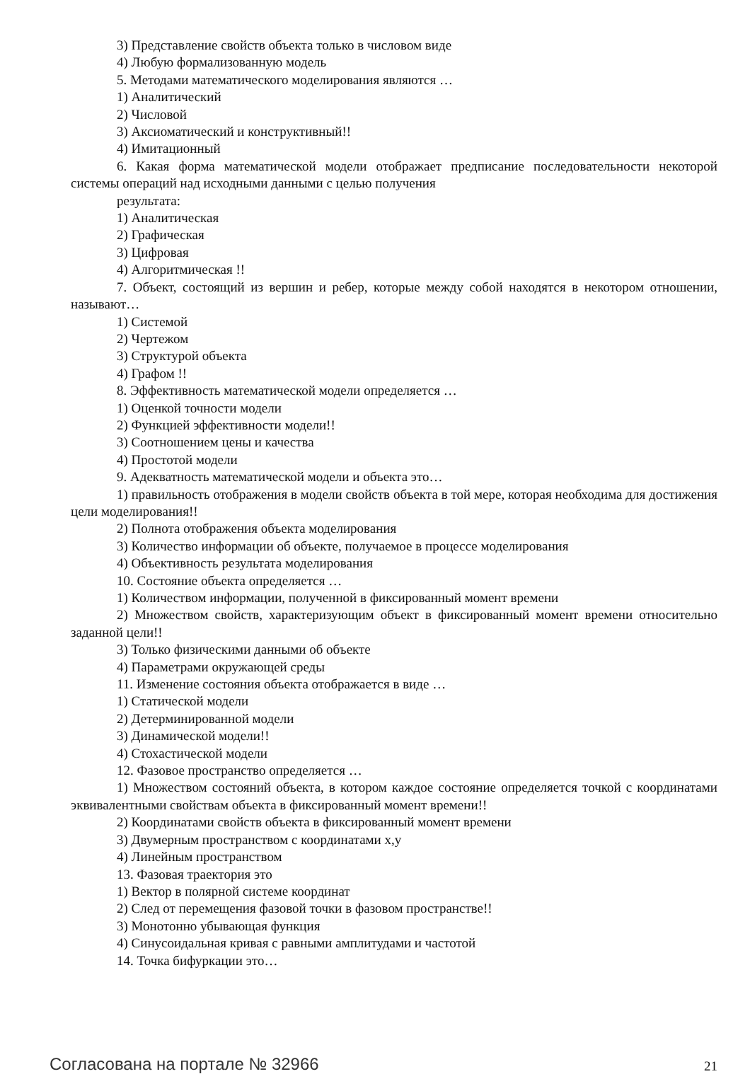3) Представление свойств объекта только в числовом виде
4) Любую формализованную модель
5. Методами математического моделирования являются …
1) Аналитический
2) Числовой
3) Аксиоматический и конструктивный!!
4) Имитационный
6. Какая форма математической модели отображает предписание последовательности некоторой системы операций над исходными данными с целью получения
результата:
1) Аналитическая
2) Графическая
3) Цифровая
4) Алгоритмическая !!
7. Объект, состоящий из вершин и ребер, которые между собой находятся в некотором отношении, называют…
1) Системой
2) Чертежом
3) Структурой объекта
4) Графом !!
8. Эффективность математической модели определяется …
1) Оценкой точности модели
2) Функцией эффективности модели!!
3) Соотношением цены и качества
4) Простотой модели
9. Адекватность математической модели и объекта это…
1) правильность отображения в модели свойств объекта в той мере, которая необходима для достижения цели моделирования!!
2) Полнота отображения объекта моделирования
3) Количество информации об объекте, получаемое в процессе моделирования
4) Объективность результата моделирования
10. Состояние объекта определяется …
1) Количеством информации, полученной в фиксированный момент времени
2) Множеством свойств, характеризующим объект в фиксированный момент времени относительно заданной цели!!
3) Только физическими данными об объекте
4) Параметрами окружающей среды
11. Изменение состояния объекта отображается в виде …
1) Статической модели
2) Детерминированной модели
3) Динамической модели!!
4) Стохастической модели
12. Фазовое пространство определяется …
1) Множеством состояний объекта, в котором каждое состояние определяется точкой с координатами эквивалентными свойствам объекта в фиксированный момент времени!!
2) Координатами свойств объекта в фиксированный момент времени
3) Двумерным пространством с координатами x,y
4) Линейным пространством
13. Фазовая траектория это
1) Вектор в полярной системе координат
2) След от перемещения фазовой точки в фазовом пространстве!!
3) Монотонно убывающая функция
4) Синусоидальная кривая с равными амплитудами и частотой
14. Точка бифуркации это…
Согласована на портале № 32966 21